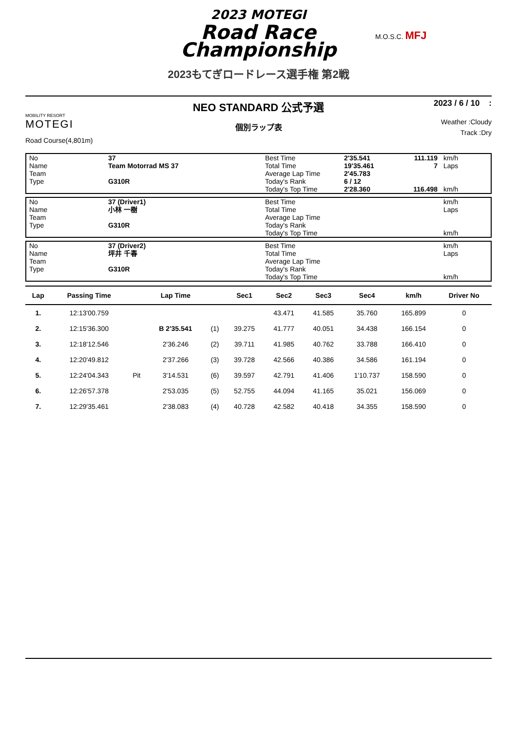2023 MOTEGI
Road Race
Championship
M.O.S.C. MFJ
2023もてぎロードレース選手権 第2戦
MOBILITY RESORT
MOTEGI
Road Course(4,801m)
NEO STANDARD 公式予選
個別ラップ表
2023 / 6 / 10 :
Weather :Cloudy
Track :Dry
| No | 37 | Best Time | 2'35.541 | 111.119 | km/h |
| Name | Team Motorrad MS 37 | Total Time | 19'35.461 | 7 | Laps |
| Team | | Average Lap Time | 2'45.783 | | |
| Type | G310R | Today's Rank | 6 / 12 | | |
| | | Today's Top Time | 2'28.360 | 116.498 | km/h |
| No | 37 (Driver1) | Best Time | | | km/h |
| Name | 小林 一樹 | Total Time | | | Laps |
| Team | | Average Lap Time | | | |
| Type | G310R | Today's Rank | | | |
| | | Today's Top Time | | | km/h |
| No | 37 (Driver2) | Best Time | | | km/h |
| Name | 坪井 千春 | Total Time | | | Laps |
| Team | | Average Lap Time | | | |
| Type | G310R | Today's Rank | | | |
| | | Today's Top Time | | | km/h |
| Lap | Passing Time | | Lap Time | | Sec1 | Sec2 | Sec3 | Sec4 | km/h | Driver No |
| --- | --- | --- | --- | --- | --- | --- | --- | --- | --- | --- |
| 1. | 12:13'00.759 | | | | | 43.471 | 41.585 | 35.760 | 165.899 | 0 |
| 2. | 12:15'36.300 | | B 2'35.541 | (1) | 39.275 | 41.777 | 40.051 | 34.438 | 166.154 | 0 |
| 3. | 12:18'12.546 | | 2'36.246 | (2) | 39.711 | 41.985 | 40.762 | 33.788 | 166.410 | 0 |
| 4. | 12:20'49.812 | | 2'37.266 | (3) | 39.728 | 42.566 | 40.386 | 34.586 | 161.194 | 0 |
| 5. | 12:24'04.343 | Pit | 3'14.531 | (6) | 39.597 | 42.791 | 41.406 | 1'10.737 | 158.590 | 0 |
| 6. | 12:26'57.378 | | 2'53.035 | (5) | 52.755 | 44.094 | 41.165 | 35.021 | 156.069 | 0 |
| 7. | 12:29'35.461 | | 2'38.083 | (4) | 40.728 | 42.582 | 40.418 | 34.355 | 158.590 | 0 |